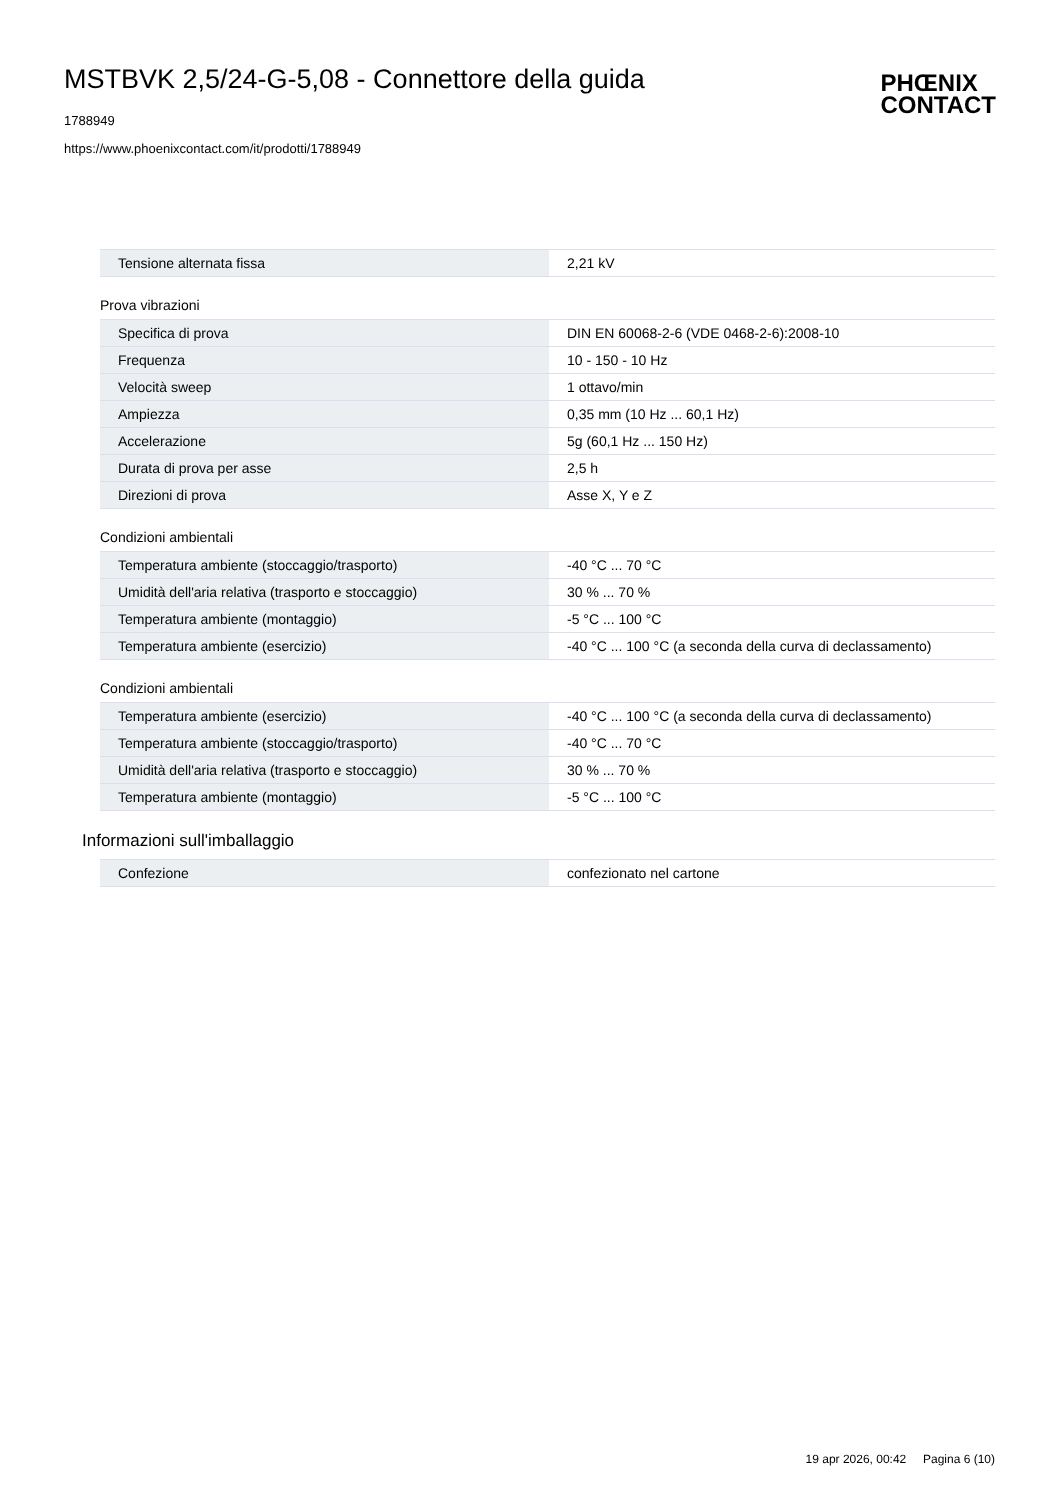MSTBVK 2,5/24-G-5,08 - Connettore della guida
1788949
https://www.phoenixcontact.com/it/prodotti/1788949
PHŒNIX
CONTACT
| Tensione alternata fissa | 2,21 kV |
Prova vibrazioni
| Specifica di prova | DIN EN 60068-2-6 (VDE 0468-2-6):2008-10 |
| Frequenza | 10 - 150 - 10 Hz |
| Velocità sweep | 1 ottavo/min |
| Ampiezza | 0,35 mm (10 Hz ... 60,1 Hz) |
| Accelerazione | 5g (60,1 Hz ... 150 Hz) |
| Durata di prova per asse | 2,5 h |
| Direzioni di prova | Asse X, Y e Z |
Condizioni ambientali
| Temperatura ambiente (stoccaggio/trasporto) | -40 °C ... 70 °C |
| Umidità dell'aria relativa (trasporto e stoccaggio) | 30 % ... 70 % |
| Temperatura ambiente (montaggio) | -5 °C ... 100 °C |
| Temperatura ambiente (esercizio) | -40 °C ... 100 °C (a seconda della curva di declassamento) |
Condizioni ambientali
| Temperatura ambiente (esercizio) | -40 °C ... 100 °C (a seconda della curva di declassamento) |
| Temperatura ambiente (stoccaggio/trasporto) | -40 °C ... 70 °C |
| Umidità dell'aria relativa (trasporto e stoccaggio) | 30 % ... 70 % |
| Temperatura ambiente (montaggio) | -5 °C ... 100 °C |
Informazioni sull'imballaggio
| Confezione | confezionato nel cartone |
19 apr 2026, 00:42 Pagina 6 (10)